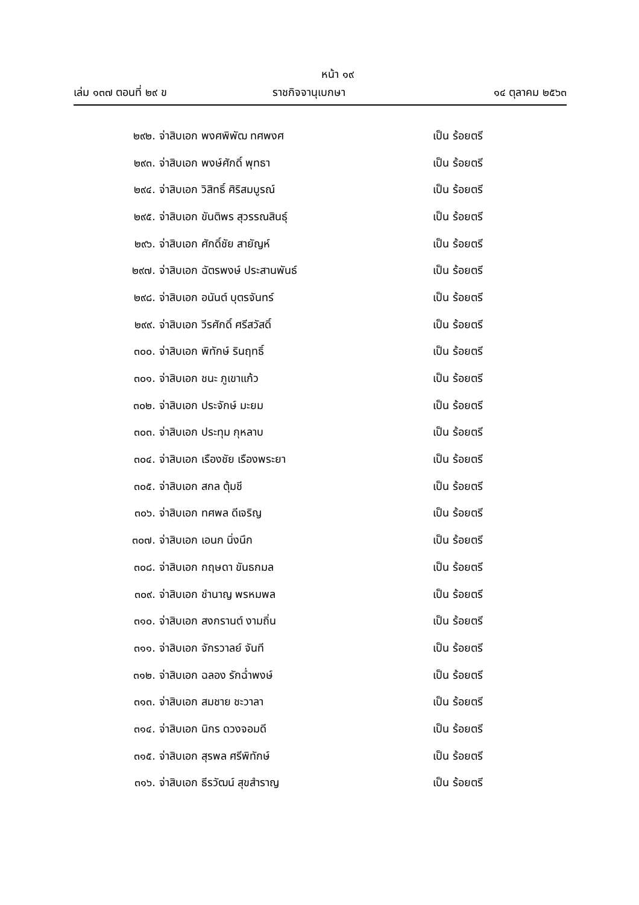หน้า ๑๙
เล่ม ๑๓๗ ตอนที่ ๒๙ ข ราชกิจจานุเบกษา ๑๔ ตุลาคม ๒๕๖๓
๒๙๒. จ่าสิบเอก พงศพิพัฒ ทศพงศ เป็น ร้อยตรี
๒๙๓. จ่าสิบเอก พงษ์ศักดิ์ พุทธา เป็น ร้อยตรี
๒๙๔. จ่าสิบเอก วิสิทธิ์ ศิริสมบูรณ์ เป็น ร้อยตรี
๒๙๕. จ่าสิบเอก ขันติพร สุวรรณสินธุ์ เป็น ร้อยตรี
๒๙๖. จ่าสิบเอก ศักดิ์ชัย สายัญห์ เป็น ร้อยตรี
๒๙๗. จ่าสิบเอก ฉัตรพงษ์ ประสานพันธ์ เป็น ร้อยตรี
๒๙๘. จ่าสิบเอก อนันต์ บุตรจันทร์ เป็น ร้อยตรี
๒๙๙. จ่าสิบเอก วีรศักดิ์ ศรีสวัสดิ์ เป็น ร้อยตรี
๓๐๐. จ่าสิบเอก พิทักษ์ รินฤทธิ์ เป็น ร้อยตรี
๓๐๑. จ่าสิบเอก ชนะ ภูเขาแก้ว เป็น ร้อยตรี
๓๐๒. จ่าสิบเอก ประจักษ์ มะยม เป็น ร้อยตรี
๓๐๓. จ่าสิบเอก ประทุม กุหลาบ เป็น ร้อยตรี
๓๐๔. จ่าสิบเอก เรืองชัย เรืองพระยา เป็น ร้อยตรี
๓๐๕. จ่าสิบเอก สกล ตุ้มชี เป็น ร้อยตรี
๓๐๖. จ่าสิบเอก ทศพล ดีเจริญ เป็น ร้อยตรี
๓๐๗. จ่าสิบเอก เอนก นิ่งนึก เป็น ร้อยตรี
๓๐๘. จ่าสิบเอก กฤษดา ขันธกมล เป็น ร้อยตรี
๓๐๙. จ่าสิบเอก ชำนาญ พรหมพล เป็น ร้อยตรี
๓๑๐. จ่าสิบเอก สงกรานต์ งามถิ่น เป็น ร้อยตรี
๓๑๑. จ่าสิบเอก จักรวาลย์ จันที เป็น ร้อยตรี
๓๑๒. จ่าสิบเอก ฉลอง รักฉ่ำพงษ์ เป็น ร้อยตรี
๓๑๓. จ่าสิบเอก สมชาย ชะวาลา เป็น ร้อยตรี
๓๑๔. จ่าสิบเอก นิกร ดวงจอมดี เป็น ร้อยตรี
๓๑๕. จ่าสิบเอก สุรพล ศรีพิทักษ์ เป็น ร้อยตรี
๓๑๖. จ่าสิบเอก ธีรวัฒน์ สุขสำราญ เป็น ร้อยตรี